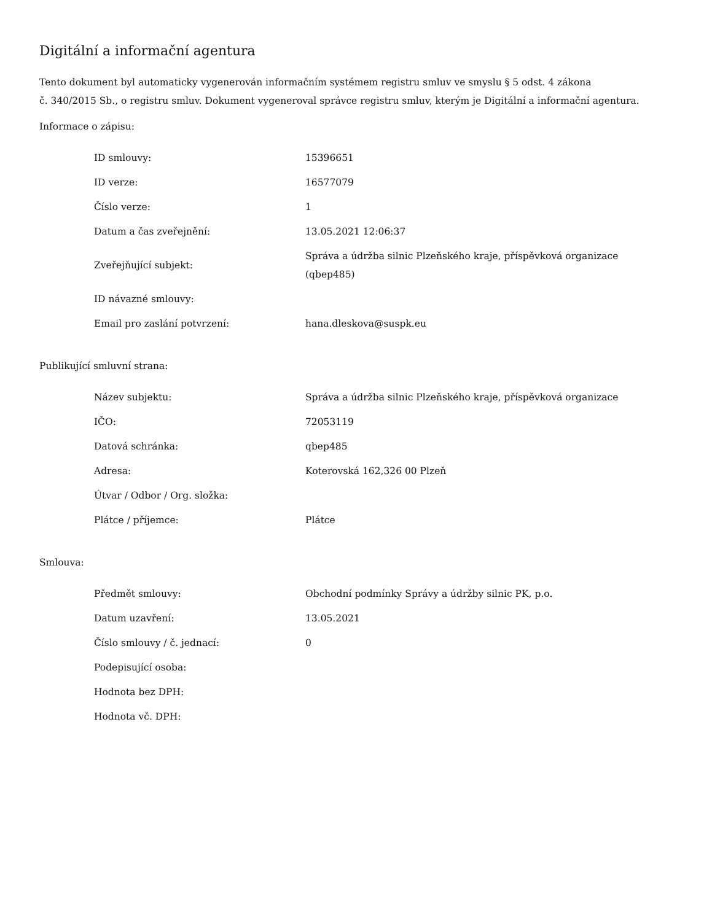Digitální a informační agentura
Tento dokument byl automaticky vygenerován informačním systémem registru smluv ve smyslu § 5 odst. 4 zákona
č. 340/2015 Sb., o registru smluv. Dokument vygeneroval správce registru smluv, kterým je Digitální a informační agentura.
Informace o zápisu:
| ID smlouvy: | 15396651 |
| ID verze: | 16577079 |
| Číslo verze: | 1 |
| Datum a čas zveřejnění: | 13.05.2021 12:06:37 |
| Zveřejňující subjekt: | Správa a údržba silnic Plzeňského kraje, příspěvková organizace (qbep485) |
| ID návazné smlouvy: | |
| Email pro zaslání potvrzení: | hana.dleskova@suspk.eu |
Publikující smluvní strana:
| Název subjektu: | Správa a údržba silnic Plzeňského kraje, příspěvková organizace |
| IČO: | 72053119 |
| Datová schránka: | qbep485 |
| Adresa: | Koterovská 162,326 00 Plzeň |
| Útvar / Odbor / Org. složka: | |
| Plátce / příjemce: | Plátce |
Smlouva:
| Předmět smlouvy: | Obchodní podmínky Správy a údržby silnic PK, p.o. |
| Datum uzavření: | 13.05.2021 |
| Číslo smlouvy / č. jednací: | 0 |
| Podepisující osoba: | |
| Hodnota bez DPH: | |
| Hodnota vč. DPH: | |